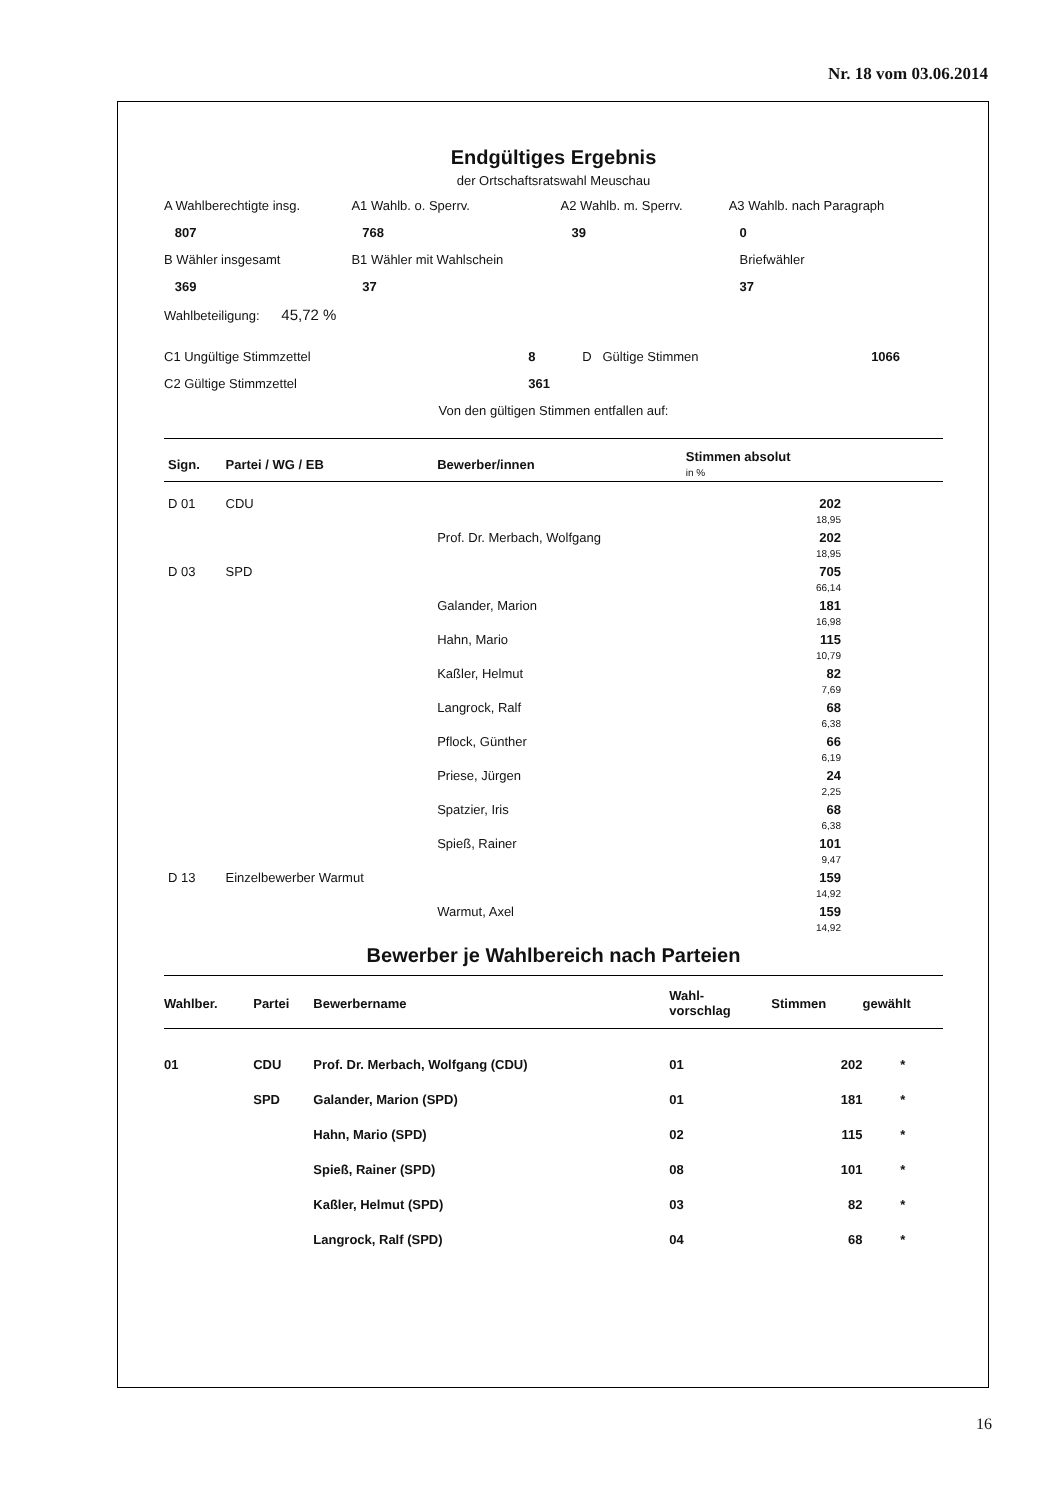Nr. 18 vom 03.06.2014
Endgültiges Ergebnis
der Ortschaftsratswahl Meuschau
| A Wahlberechtigte insg. | A1 Wahlb. o. Sperrv. | A2 Wahlb. m. Sperrv. | A3 Wahlb. nach Paragraph |
| 807 | 768 | 39 | 0 |
| B Wähler insgesamt | B1 Wähler mit Wahlschein | | Briefwähler |
| 369 | 37 | | 37 |
| Wahlbeteiligung: 45,72 % | | | |
| C1 Ungültige Stimmzettel | 8 | D Gültige Stimmen | 1066 |
| C2 Gültige Stimmzettel | 361 | | |
Von den gültigen Stimmen entfallen auf:
| Sign. | Partei / WG / EB | Bewerber/innen | Stimmen absolut in % | |
| --- | --- | --- | --- | --- |
| D 01 | CDU | | 202 18,95 | |
| | | Prof. Dr. Merbach, Wolfgang | 202 18,95 | |
| D 03 | SPD | | 705 66,14 | |
| | | Galander, Marion | 181 16,98 | |
| | | Hahn, Mario | 115 10,79 | |
| | | Kaßler, Helmut | 82 7,69 | |
| | | Langrock, Ralf | 68 6,38 | |
| | | Pflock, Günther | 66 6,19 | |
| | | Priese, Jürgen | 24 2,25 | |
| | | Spatzier, Iris | 68 6,38 | |
| | | Spieß, Rainer | 101 9,47 | |
| D 13 | Einzelbewerber Warmut | | 159 14,92 | |
| | | Warmut, Axel | 159 14,92 | |
Bewerber je Wahlbereich nach Parteien
| Wahlber. | Partei | Bewerbername | Wahl- vorschlag | Stimmen | gewählt |
| --- | --- | --- | --- | --- | --- |
| 01 | CDU | Prof. Dr. Merbach, Wolfgang (CDU) | 01 | 202 | * |
| | SPD | Galander, Marion (SPD) | 01 | 181 | * |
| | | Hahn, Mario (SPD) | 02 | 115 | * |
| | | Spieß, Rainer (SPD) | 08 | 101 | * |
| | | Kaßler, Helmut (SPD) | 03 | 82 | * |
| | | Langrock, Ralf (SPD) | 04 | 68 | * |
16